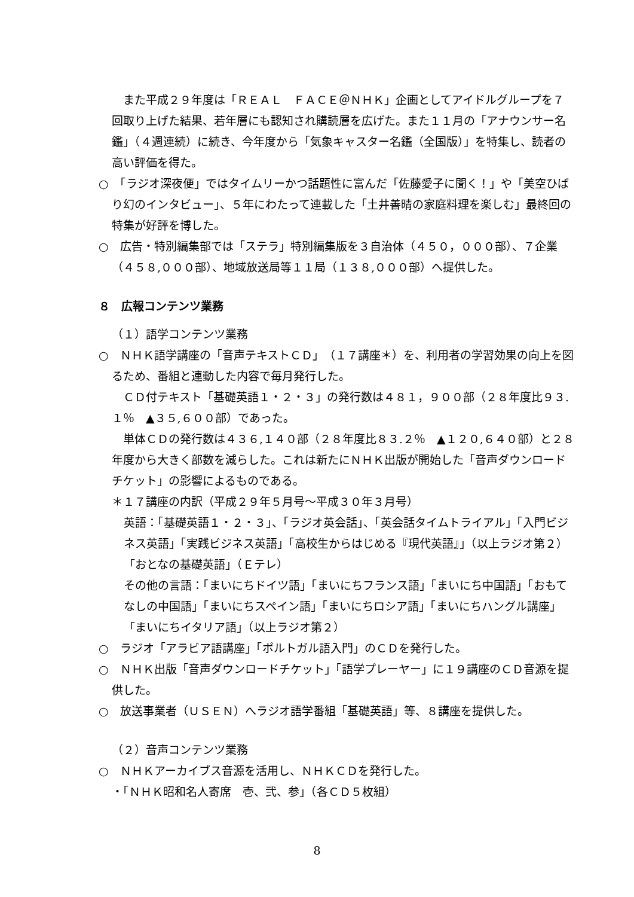また平成２９年度は「ＲＥＡＬ　ＦＡＣＥ＠ＮＨＫ」企画としてアイドルグループを７回取り上げた結果、若年層にも認知され購読層を広げた。また１１月の「アナウンサー名鑑」（４週連続）に続き、今年度から「気象キャスター名鑑（全国版）」を特集し、読者の高い評価を得た。
○　「ラジオ深夜便」ではタイムリーかつ話題性に富んだ「佐藤愛子に聞く！」や「美空ひばり幻のインタビュー」、５年にわたって連載した「土井善晴の家庭料理を楽しむ」最終回の特集が好評を博した。
○　広告・特別編集部では「ステラ」特別編集版を３自治体（４５０，０００部）、７企業（４５８,０００部）、地域放送局等１１局（１３８,０００部）へ提供した。
８　広報コンテンツ業務
（１）語学コンテンツ業務
○　ＮＨＫ語学講座の「音声テキストＣＤ」（１７講座＊）を、利用者の学習効果の向上を図るため、番組と連動した内容で毎月発行した。
　ＣＤ付テキスト「基礎英語１・２・３」の発行数は４８１，９００部（２８年度比９３.１％　▲３５,６００部）であった。
　単体ＣＤの発行数は４３６,１４０部（２８年度比８３.２％　▲１２０,６４０部）と２８年度から大きく部数を減らした。これは新たにＮＨＫ出版が開始した「音声ダウンロードチケット」の影響によるものである。
＊１７講座の内訳（平成２９年５月号～平成３０年３月号）
英語：「基礎英語１・２・３」、「ラジオ英会話」、「英会話タイムトライアル」「入門ビジネス英語」「実践ビジネス英語」「高校生からはじめる『現代英語』」（以上ラジオ第２）「おとなの基礎英語」（Ｅテレ）
その他の言語：「まいにちドイツ語」「まいにちフランス語」「まいにち中国語」「おもてなしの中国語」「まいにちスペイン語」「まいにちロシア語」「まいにちハングル講座」「まいにちイタリア語」（以上ラジオ第２）
○　ラジオ「アラビア語講座」「ポルトガル語入門」のＣＤを発行した。
○　ＮＨＫ出版「音声ダウンロードチケット」「語学プレーヤー」に１９講座のＣＤ音源を提供した。
○　放送事業者（ＵＳＥＮ）へラジオ語学番組「基礎英語」等、８講座を提供した。
（２）音声コンテンツ業務
○　ＮＨＫアーカイブス音源を活用し、ＮＨＫＣＤを発行した。
・「ＮＨＫ昭和名人寄席　壱、弐、参」（各ＣＤ５枚組）
8